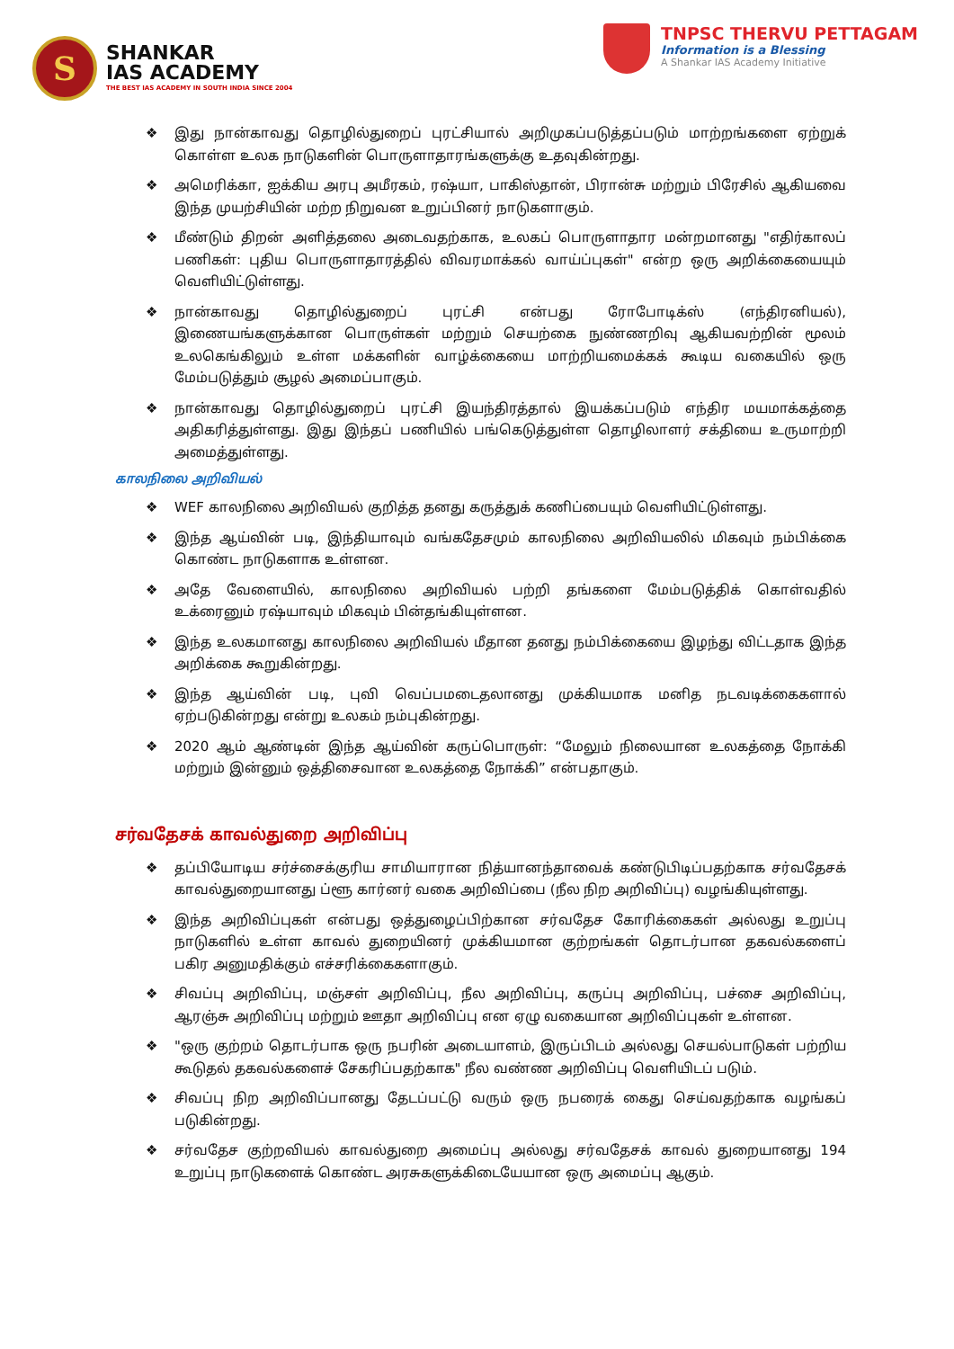S
SHANKAR
IAS ACADEMY
THE BEST IAS ACADEMY IN SOUTH INDIA SINCE 2004
TNPSC THERVU PETTAGAM
Information is a Blessing
A Shankar IAS Academy Initiative
❖ இது நான்காவது தொழில்துறைப் புரட்சியால் அறிமுகப்படுத்தப்படும் மாற்றங்களை ஏற்றுக் கொள்ள உலக நாடுகளின் பொருளாதாரங்களுக்கு உதவுகின்றது.
❖ அமெரிக்கா, ஐக்கிய அரபு அமீரகம், ரஷ்யா, பாகிஸ்தான், பிரான்சு மற்றும் பிரேசில் ஆகியவை இந்த முயற்சியின் மற்ற நிறுவன உறுப்பினர் நாடுகளாகும்.
❖ மீண்டும் திறன் அளித்தலை அடைவதற்காக, உலகப் பொருளாதார மன்றமானது "எதிர்காலப் பணிகள்: புதிய பொருளாதாரத்தில் விவரமாக்கல் வாய்ப்புகள்" என்ற ஒரு அறிக்கையையும் வெளியிட்டுள்ளது.
❖ நான்காவது தொழில்துறைப் புரட்சி என்பது ரோபோடிக்ஸ் (எந்திரனியல்), இணையங்களுக்கான பொருள்கள் மற்றும் செயற்கை நுண்ணறிவு ஆகியவற்றின் மூலம் உலகெங்கிலும் உள்ள மக்களின் வாழ்க்கையை மாற்றியமைக்கக் கூடிய வகையில் ஒரு மேம்படுத்தும் சூழல் அமைப்பாகும்.
❖ நான்காவது தொழில்துறைப் புரட்சி இயந்திரத்தால் இயக்கப்படும் எந்திர மயமாக்கத்தை அதிகரித்துள்ளது. இது இந்தப் பணியில் பங்கெடுத்துள்ள தொழிலாளர் சக்தியை உருமாற்றி அமைத்துள்ளது.
காலநிலை அறிவியல்
❖ WEF காலநிலை அறிவியல் குறித்த தனது கருத்துக் கணிப்பையும் வெளியிட்டுள்ளது.
❖ இந்த ஆய்வின் படி, இந்தியாவும் வங்கதேசமும் காலநிலை அறிவியலில் மிகவும் நம்பிக்கை கொண்ட நாடுகளாக உள்ளன.
❖ அதே வேளையில், காலநிலை அறிவியல் பற்றி தங்களை மேம்படுத்திக் கொள்வதில் உக்ரைனும் ரஷ்யாவும் மிகவும் பின்தங்கியுள்ளன.
❖ இந்த உலகமானது காலநிலை அறிவியல் மீதான தனது நம்பிக்கையை இழந்து விட்டதாக இந்த அறிக்கை கூறுகின்றது.
❖ இந்த ஆய்வின் படி, புவி வெப்பமடைதலானது முக்கியமாக மனித நடவடிக்கைகளால் ஏற்படுகின்றது என்று உலகம் நம்புகின்றது.
❖ 2020 ஆம் ஆண்டின் இந்த ஆய்வின் கருப்பொருள்: “மேலும் நிலையான உலகத்தை நோக்கி மற்றும் இன்னும் ஒத்திசைவான உலகத்தை நோக்கி” என்பதாகும்.
சர்வதேசக் காவல்துறை அறிவிப்பு
❖ தப்பியோடிய சர்ச்சைக்குரிய சாமியாரான நித்யானந்தாவைக் கண்டுபிடிப்பதற்காக சர்வதேசக் காவல்துறையானது ப்ளூ கார்னர் வகை அறிவிப்பை (நீல நிற அறிவிப்பு) வழங்கியுள்ளது.
❖ இந்த அறிவிப்புகள் என்பது ஒத்துழைப்பிற்கான சர்வதேச கோரிக்கைகள் அல்லது உறுப்பு நாடுகளில் உள்ள காவல் துறையினர் முக்கியமான குற்றங்கள் தொடர்பான தகவல்களைப் பகிர அனுமதிக்கும் எச்சரிக்கைகளாகும்.
❖ சிவப்பு அறிவிப்பு, மஞ்சள் அறிவிப்பு, நீல அறிவிப்பு, கருப்பு அறிவிப்பு, பச்சை அறிவிப்பு, ஆரஞ்சு அறிவிப்பு மற்றும் ஊதா அறிவிப்பு என ஏழு வகையான அறிவிப்புகள் உள்ளன.
❖ "ஒரு குற்றம் தொடர்பாக ஒரு நபரின் அடையாளம், இருப்பிடம் அல்லது செயல்பாடுகள் பற்றிய கூடுதல் தகவல்களைச் சேகரிப்பதற்காக" நீல வண்ண அறிவிப்பு வெளியிடப் படும்.
❖ சிவப்பு நிற அறிவிப்பானது தேடப்பட்டு வரும் ஒரு நபரைக் கைது செய்வதற்காக வழங்கப் படுகின்றது.
❖ சர்வதேச குற்றவியல் காவல்துறை அமைப்பு அல்லது சர்வதேசக் காவல் துறையானது 194 உறுப்பு நாடுகளைக் கொண்ட அரசுகளுக்கிடையேயான ஒரு அமைப்பு ஆகும்.